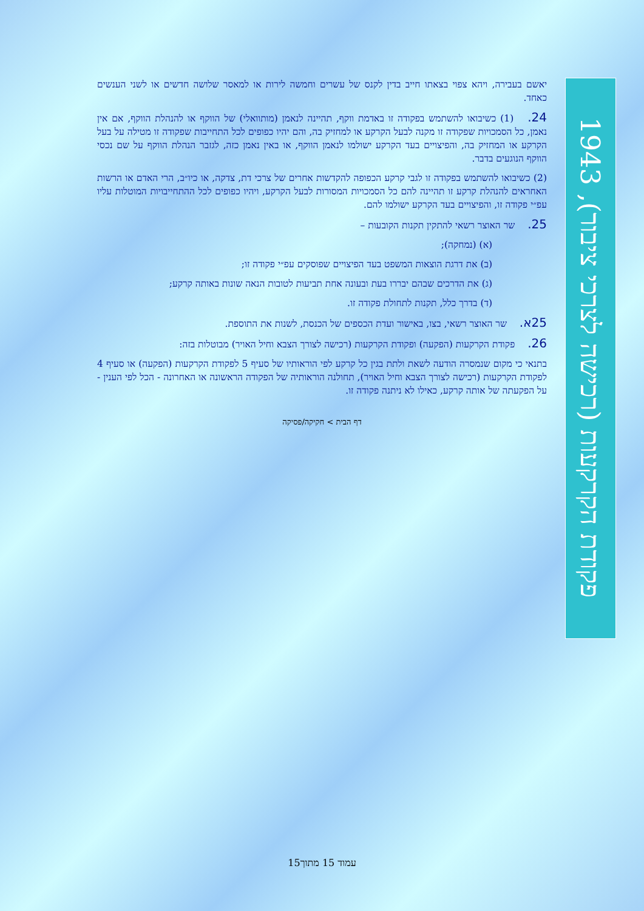פקודת הקרקעות (רכישה לצרכי ציבור), 1943
יאשם בעבירה, ויהא צפוי בצאתו חייב בדין לקנס של עשרים וחמשה לירות או למאסר שלושה חדשים או לשני הענשים כאחד.
24. (1) כשיבואו להשתמש בפקודה זו באדמת ווקף, תהיינה לנאמן (מותוואלי) של הווקף או להנהלת הווקף, אם אין נאמן, כל הסמכויות שפקודה זו מקנה לבעל הקרקע או למחזיק בה, והם יהיו כפופים לכל התחייבות שפקודה זו מטילה על בעל הקרקע או המחזיק בה, והפיצויים בעד הקרקע ישולמו לנאמן הווקף, או באין נאמן כזה, לגזבר הנהלת הווקף על שם נכסי הווקף הנוגעים בדבר.
(2) כשיבואו להשתמש בפקודה זו לגבי קרקע הכפופה להקדשות אחרים של צרכי דת, צדקה, או כיו״ב, הרי האדם או הרשות האחראים להנהלת קרקע זו תהיינה להם כל הסמכויות המסורות לבעל הקרקע, ויהיו כפופים לכל ההתחייבויות המוטלות עליו עפ״י פקודה זו, והפיצויים בעד הקרקע ישולמו להם.
25. שר האוצר רשאי להתקין תקנות הקובעות –
(א) (נמחקה);
(ב) את דרגת הוצאות המשפט בעד הפיצויים שפוסקים עפ״י פקודה זו;
(ג) את הדרכים שבהם יבררו בעת ובעונה אחת תביעות לטובות הנאה שונות באותה קרקע;
(ד) בדרך כלל, תקנות לתחולת פקודה זו.
25א. שר האוצר רשאי, בצו, באישור ועדת הכספים של הכנסת, לשנות את התוספת.
26. פקודת הקרקעות (הפקעה) ופקודת הקרקעות (רכישה לצורך הצבא וחיל האויר) מבוטלות בזה:
בתנאי כי מקום שנמסרה הודעה לשאת ולתת בגין כל קרקע לפי הוראותיו של סעיף 5 לפקודת הקרקעות (הפקעה) או סעיף 4 לפקודת הקרקעות (רכישה לצורך הצבא וחיל האויר), תחולנה הוראותיה של הפקודה הראשונה או האחרונה - הכל לפי הענין - על הפקעתה של אותה קרקע, כאילו לא ניתנה פקודה זו.
דף הבית > חקיקה/פסיקה
עמוד 15 מתוך15